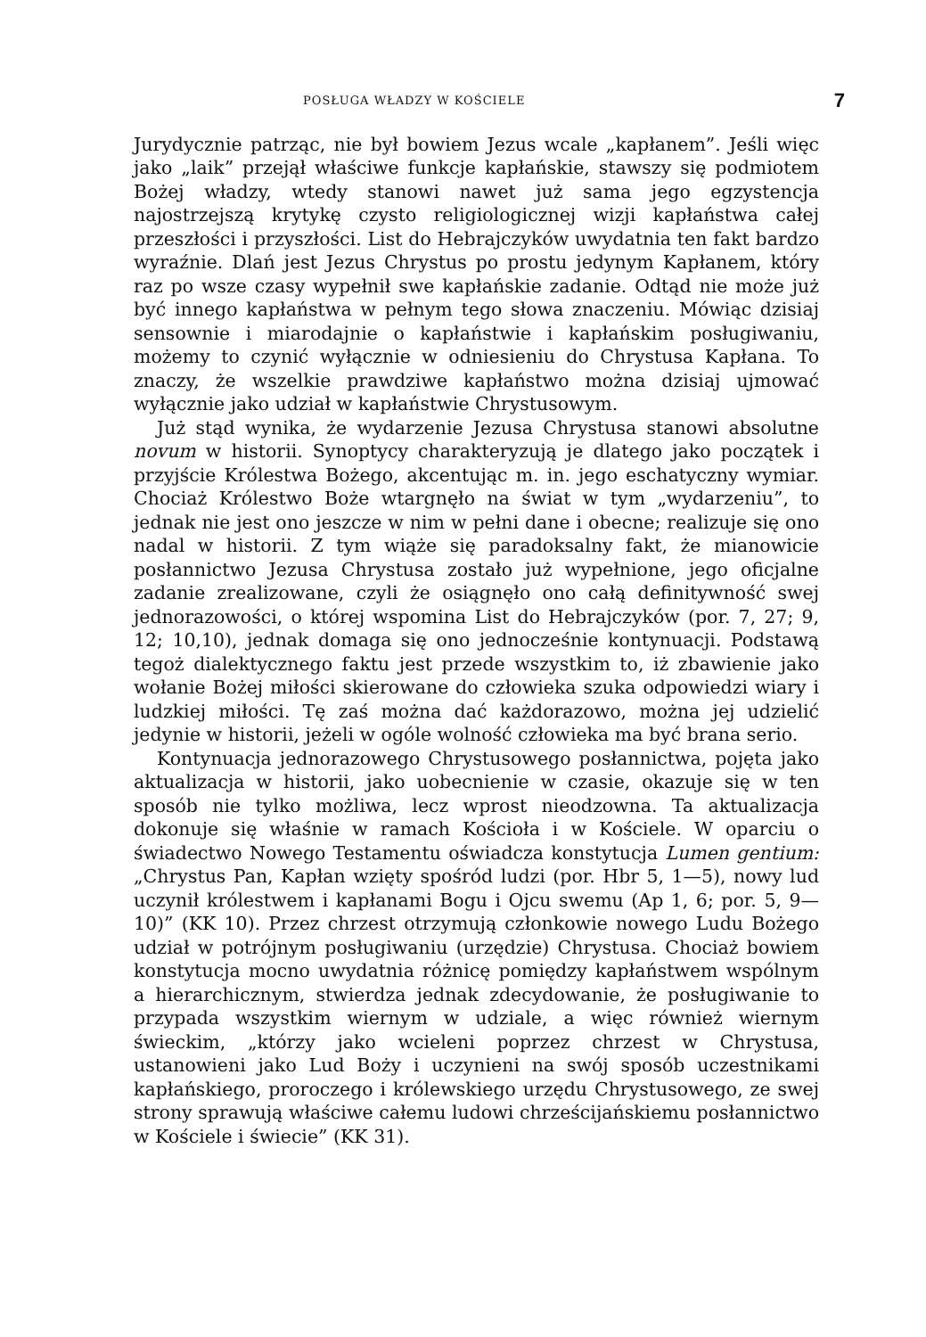POSŁUGA WŁADZY W KOŚCIELE 7
Jurydycznie patrząc, nie był bowiem Jezus wcale „kapłanem”. Jeśli więc jako „laik” przejął właściwe funkcje kapłańskie, stawszy się podmiotem Bożej władzy, wtedy stanowi nawet już sama jego egzystencja najostrzejszą krytykę czysto religiologicznej wizji kapłaństwa całej przeszłości i przyszłości. List do Hebrajczyków uwydatnia ten fakt bardzo wyraźnie. Dlań jest Jezus Chrystus po prostu jedynym Kapłanem, który raz po wsze czasy wypełnił swe kapłańskie zadanie. Odtąd nie może już być innego kapłaństwa w pełnym tego słowa znaczeniu. Mówiąc dzisiaj sensownie i miarodajnie o kapłaństwie i kapłańskim posługiwaniu, możemy to czynić wyłącznie w odniesieniu do Chrystusa Kapłana. To znaczy, że wszelkie prawdziwe kapłaństwo można dzisiaj ujmować wyłącznie jako udział w kapłaństwie Chrystusowym.
Już stąd wynika, że wydarzenie Jezusa Chrystusa stanowi absolutne novum w historii. Synoptycy charakteryzują je dlatego jako początek i przyjście Królestwa Bożego, akcentując m. in. jego eschatyczny wymiar. Chociaż Królestwo Boże wtargnęło na świat w tym „wydarzeniu”, to jednak nie jest ono jeszcze w nim w pełni dane i obecne; realizuje się ono nadal w historii. Z tym wiąże się paradoksalny fakt, że mianowicie posłannictwo Jezusa Chrystusa zostało już wypełnione, jego oficjalne zadanie zrealizowane, czyli że osiągnęło ono całą definitywność swej jednorazowości, o której wspomina List do Hebrajczyków (por. 7, 27; 9, 12; 10,10), jednak domaga się ono jednocześnie kontynuacji. Podstawą tegoż dialektycznego faktu jest przede wszystkim to, iż zbawienie jako wołanie Bożej miłości skierowane do człowieka szuka odpowiedzi wiary i ludzkiej miłości. Tę zaś można dać każdorazowo, można jej udzielić jedynie w historii, jeżeli w ogóle wolność człowieka ma być brana serio.
Kontynuacja jednorazowego Chrystusowego posłannictwa, pojęta jako aktualizacja w historii, jako uobecnienie w czasie, okazuje się w ten sposób nie tylko możliwa, lecz wprost nieodzowna. Ta aktualizacja dokonuje się właśnie w ramach Kościoła i w Kościele. W oparciu o świadectwo Nowego Testamentu oświadcza konstytucja Lumen gentium: „Chrystus Pan, Kapłan wzięty spośród ludzi (por. Hbr 5, 1—5), nowy lud uczynił królestwem i kapłanami Bogu i Ojcu swemu (Ap 1, 6; por. 5, 9—10)” (KK 10). Przez chrzest otrzymują członkowie nowego Ludu Bożego udział w potrójnym posługiwaniu (urzędzie) Chrystusa. Chociaż bowiem konstytucja mocno uwydatnia różnicę pomiędzy kapłaństwem wspólnym a hierarchicznym, stwierdza jednak zdecydowanie, że posługiwanie to przypada wszystkim wiernym w udziale, a więc również wiernym świeckim, „którzy jako wcieleni poprzez chrzest w Chrystusa, ustanowieni jako Lud Boży i uczynieni na swój sposób uczestnikami kapłańskiego, proroczego i królewskiego urzędu Chrystusowego, ze swej strony sprawują właściwe całemu ludowi chrześcijańskiemu posłannictwo w Kościele i świecie” (KK 31).